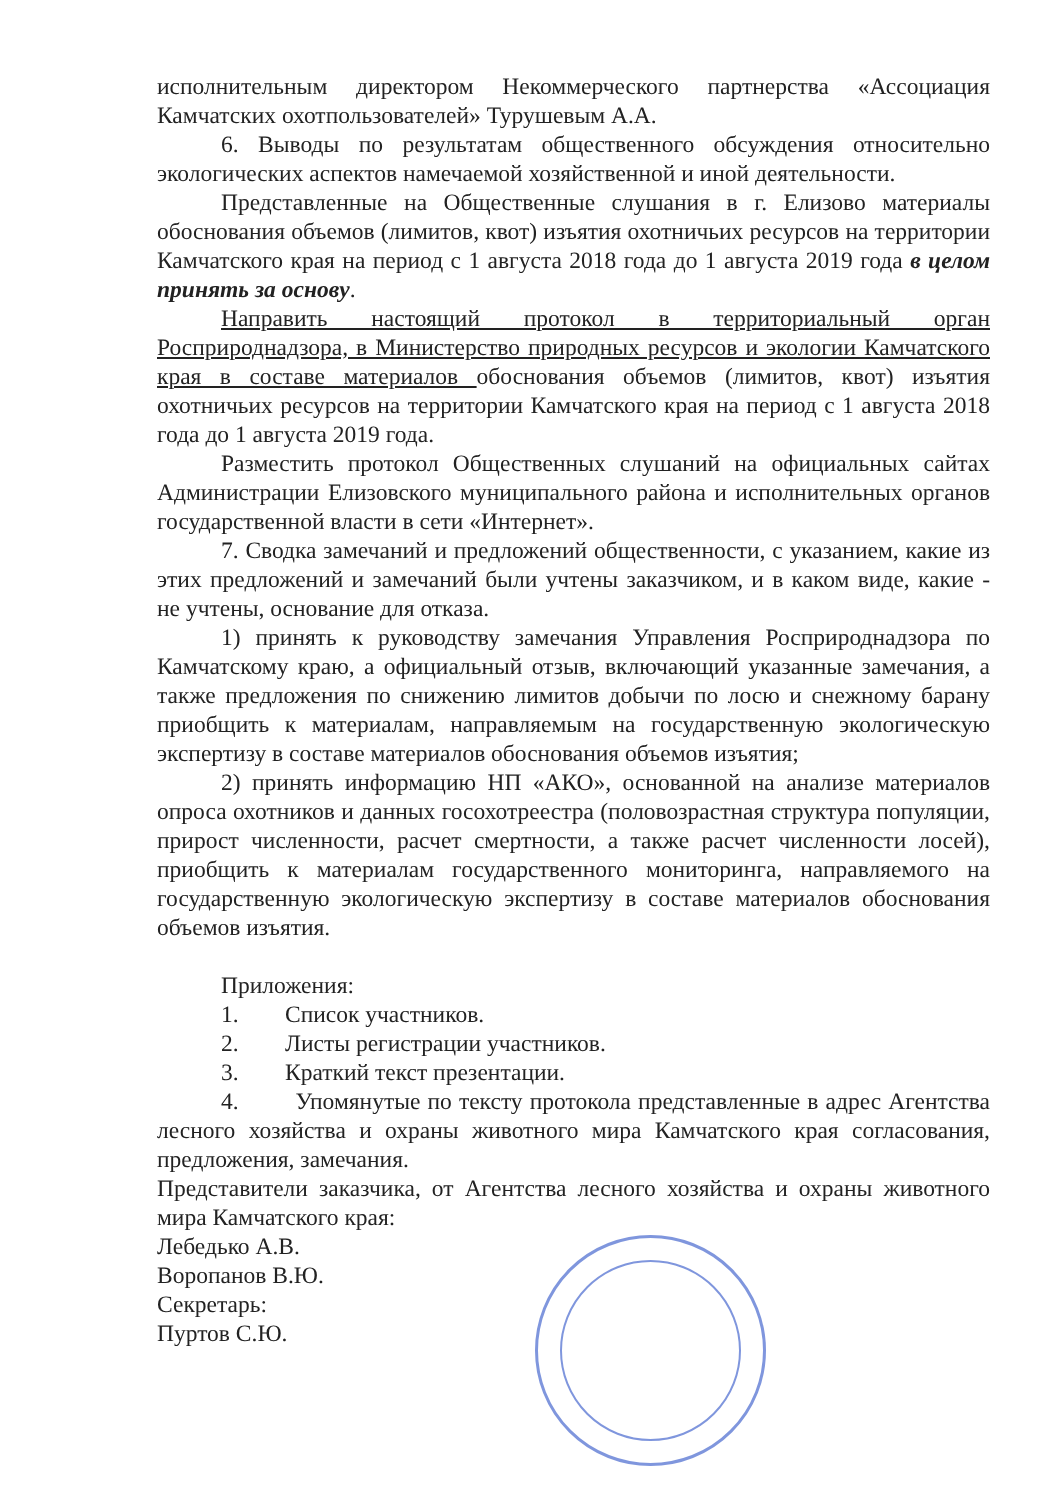исполнительным директором Некоммерческого партнерства «Ассоциация Камчатских охотпользователей» Турушевым А.А.
6. Выводы по результатам общественного обсуждения относительно экологических аспектов намечаемой хозяйственной и иной деятельности.
Представленные на Общественные слушания в г. Елизово материалы обоснования объемов (лимитов, квот) изъятия охотничьих ресурсов на территории Камчатского края на период с 1 августа 2018 года до 1 августа 2019 года в целом принять за основу.
Направить настоящий протокол в территориальный орган Росприроднадзора, в Министерство природных ресурсов и экологии Камчатского края в составе материалов обоснования объемов (лимитов, квот) изъятия охотничьих ресурсов на территории Камчатского края на период с 1 августа 2018 года до 1 августа 2019 года.
Разместить протокол Общественных слушаний на официальных сайтах Администрации Елизовского муниципального района и исполнительных органов государственной власти в сети «Интернет».
7. Сводка замечаний и предложений общественности, с указанием, какие из этих предложений и замечаний были учтены заказчиком, и в каком виде, какие - не учтены, основание для отказа.
1) принять к руководству замечания Управления Росприроднадзора по Камчатскому краю, а официальный отзыв, включающий указанные замечания, а также предложения по снижению лимитов добычи по лосю и снежному барану приобщить к материалам, направляемым на государственную экологическую экспертизу в составе материалов обоснования объемов изъятия;
2) принять информацию НП «АКО», основанной на анализе материалов опроса охотников и данных госохотреестра (половозрастная структура популяции, прирост численности, расчет смертности, а также расчет численности лосей), приобщить к материалам государственного мониторинга, направляемого на государственную экологическую экспертизу в составе материалов обоснования объемов изъятия.
Приложения:
1. Список участников.
2. Листы регистрации участников.
3. Краткий текст презентации.
4. Упомянутые по тексту протокола представленные в адрес Агентства лесного хозяйства и охраны животного мира Камчатского края согласования, предложения, замечания.
Представители заказчика, от Агентства лесного хозяйства и охраны животного мира Камчатского края:
Лебедько А.В.
Воропанов В.Ю.
Секретарь:
Пуртов С.Ю.